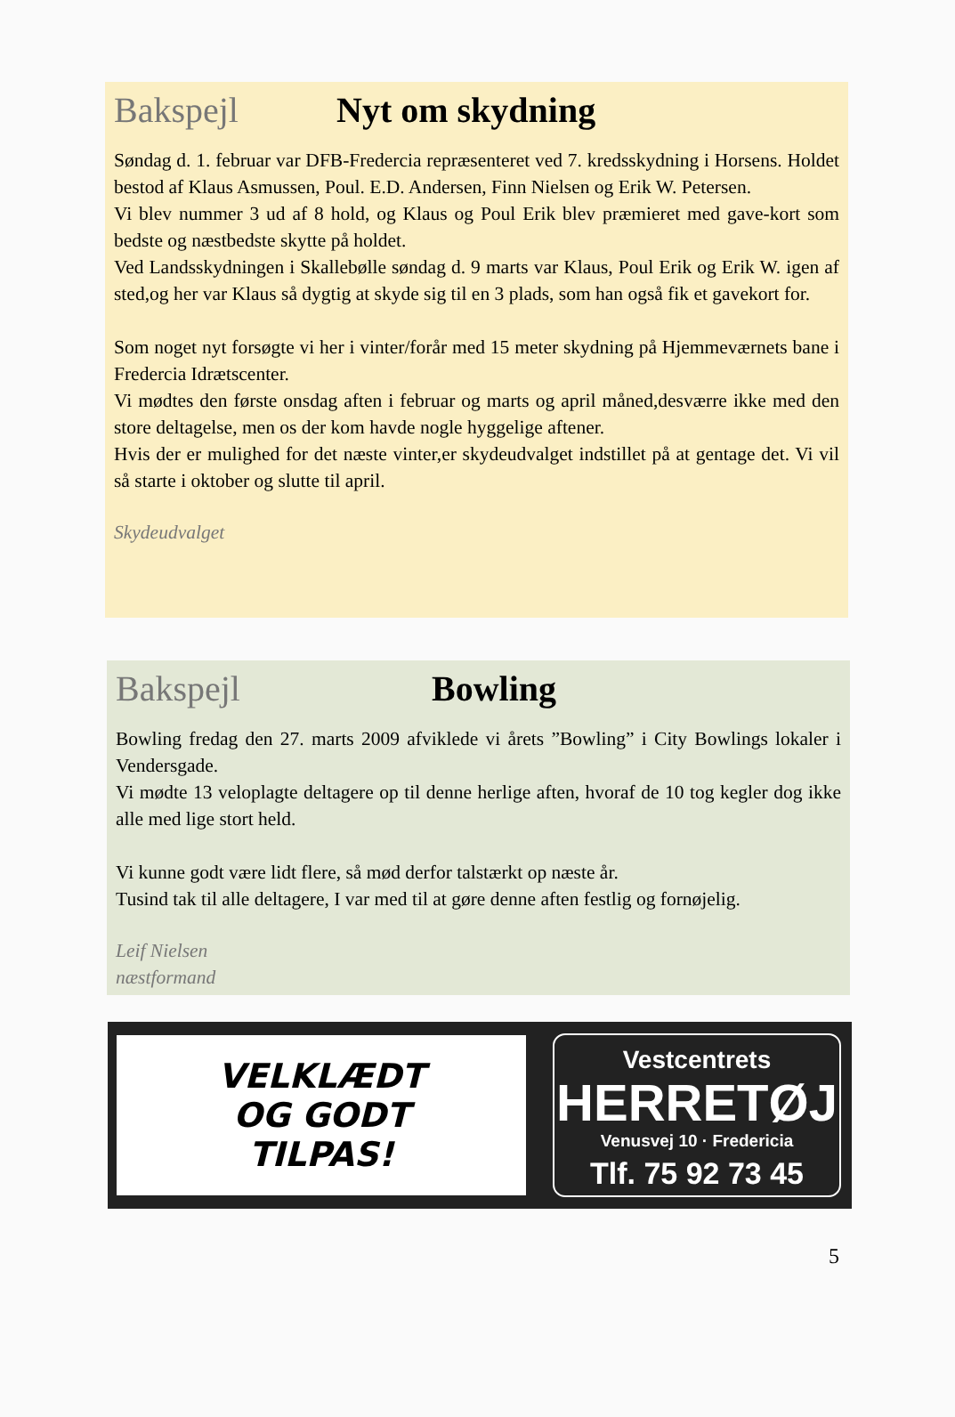Bakspejl Nyt om skydning
Søndag d. 1. februar var DFB-Fredercia repræsenteret ved 7. kredsskydning i Horsens. Holdet bestod af Klaus Asmussen, Poul. E.D. Andersen, Finn Nielsen og Erik W. Petersen.
Vi blev nummer 3 ud af 8 hold, og Klaus og Poul Erik blev præmieret med gave-kort som bedste og næstbedste skytte på holdet.
Ved Landsskydningen i Skallebølle søndag d. 9 marts var Klaus, Poul Erik og Erik W. igen af sted,og her var Klaus så dygtig at skyde sig til en 3 plads, som han også fik et gavekort for.
Som noget nyt forsøgte vi her i vinter/forår med 15 meter skydning på Hjemmeværnets bane i Fredercia Idrætscenter.
Vi mødtes den første onsdag aften i februar og marts og april måned,desværre ikke med den store deltagelse, men os der kom havde nogle hyggelige aftener.
Hvis der er mulighed for det næste vinter,er skydeudvalget indstillet på at gentage det. Vi vil så starte i oktober og slutte til april.
Skydeudvalget
Bakspejl Bowling
Bowling fredag den 27. marts 2009 afviklede vi årets ”Bowling” i City Bowlings lokaler i Vendersgade.
Vi mødte 13 veloplagte deltagere op til denne herlige aften, hvoraf de 10 tog kegler dog ikke alle med lige stort held.
Vi kunne godt være lidt flere, så mød derfor talstærkt op næste år.
Tusind tak til alle deltagere, I var med til at gøre denne aften festlig og fornøjelig.
Leif Nielsen
næstformand
VELKLÆDT
OG GODT
TILPAS!
Vestcentrets
HERRETØJ
Venusvej 10 · Fredericia
Tlf. 75 92 73 45
5